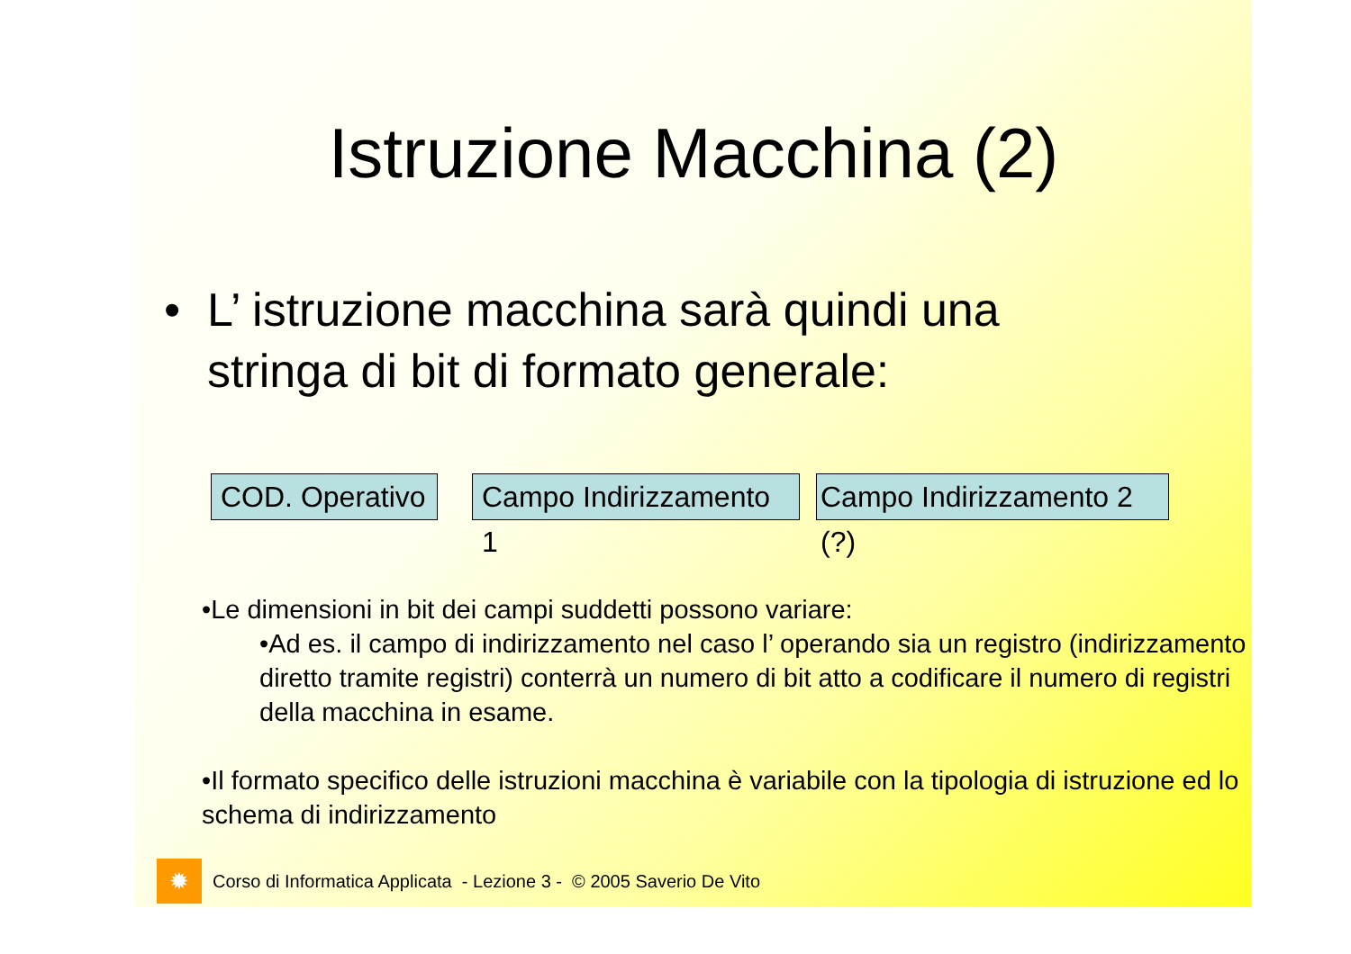Istruzione Macchina (2)
• L’ istruzione macchina sarà quindi una
stringa di bit di formato generale:
COD. Operativo
Campo Indirizzamento 1
Campo Indirizzamento 2 (?)
•Le dimensioni in bit dei campi suddetti possono variare:
•Ad es. il campo di indirizzamento nel caso l’ operando sia un registro (indirizzamento diretto tramite registri) conterrà un numero di bit atto a codificare il numero di registri della macchina in esame.
•Il formato specifico delle istruzioni macchina è variabile con la tipologia di istruzione ed lo schema di indirizzamento
✹
Corso di Informatica Applicata - Lezione 3 - © 2005 Saverio De Vito